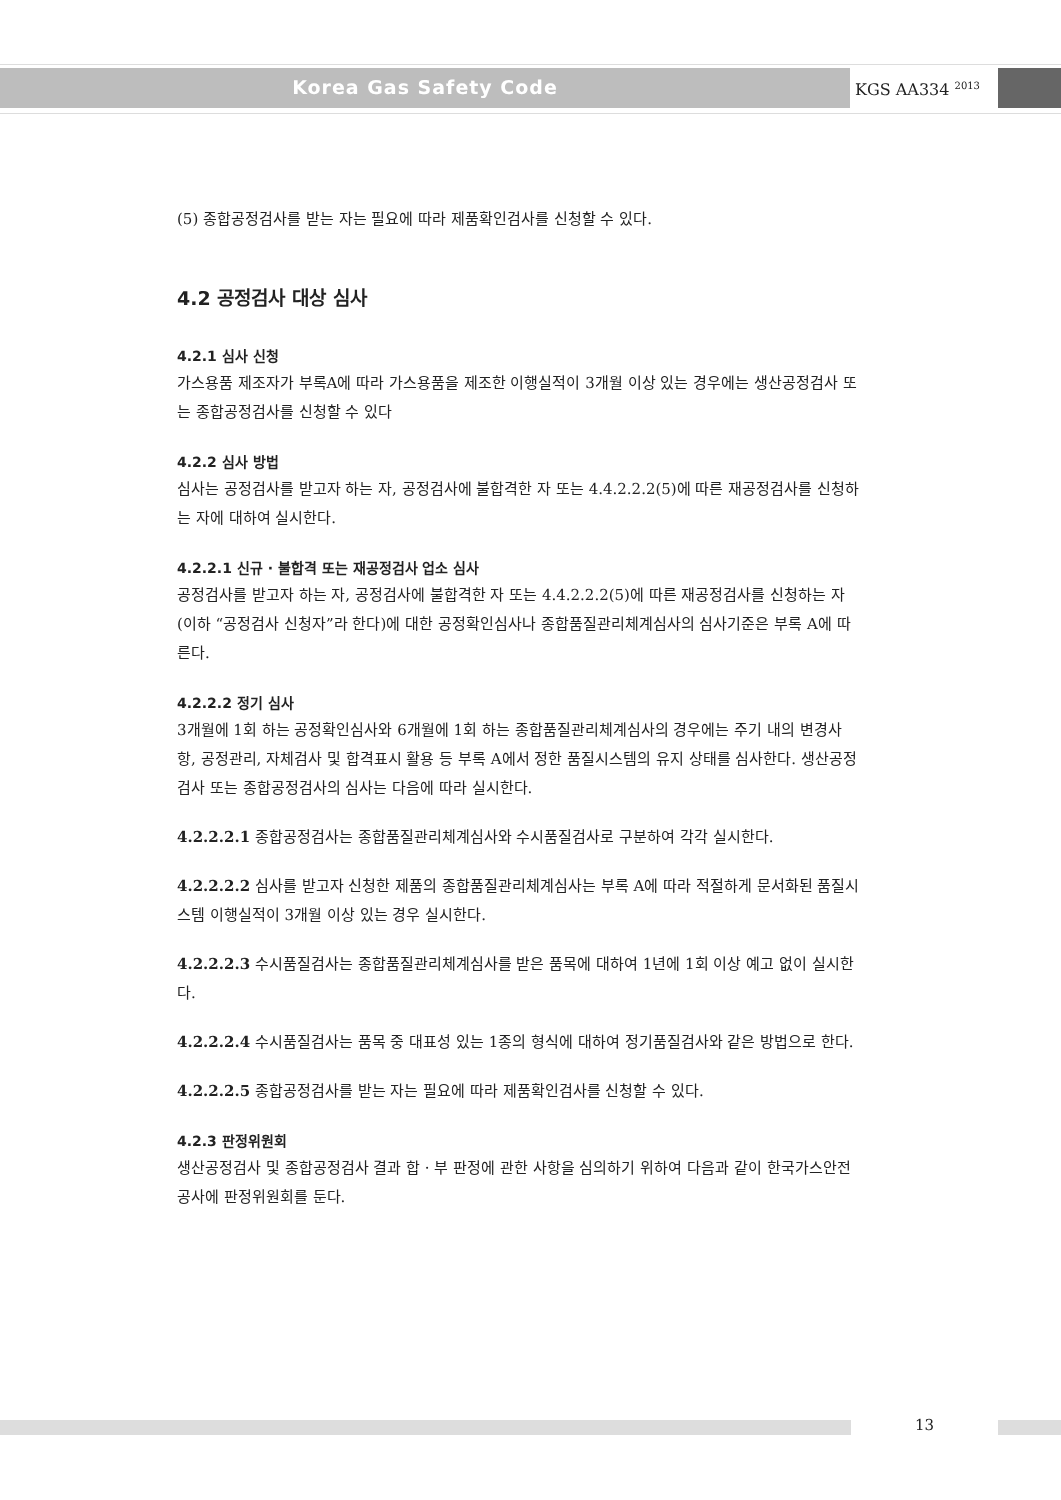Korea Gas Safety Code KGS AA334 <sup>2013</sup>
(5) 종합공정검사를 받는 자는 필요에 따라 제품확인검사를 신청할 수 있다.
4.2 공정검사 대상 심사
4.2.1 심사 신청
가스용품 제조자가 부록A에 따라 가스용품을 제조한 이행실적이 3개월 이상 있는 경우에는 생산공정검사 또는 종합공정검사를 신청할 수 있다
4.2.2 심사 방법
심사는 공정검사를 받고자 하는 자, 공정검사에 불합격한 자 또는 4.4.2.2.2(5)에 따른 재공정검사를 신청하는 자에 대하여 실시한다.
4.2.2.1 신규 · 불합격 또는 재공정검사 업소 심사
공정검사를 받고자 하는 자, 공정검사에 불합격한 자 또는 4.4.2.2.2(5)에 따른 재공정검사를 신청하는 자(이하 “공정검사 신청자”라 한다)에 대한 공정확인심사나 종합품질관리체계심사의 심사기준은 부록 A에 따른다.
4.2.2.2 정기 심사
3개월에 1회 하는 공정확인심사와 6개월에 1회 하는 종합품질관리체계심사의 경우에는 주기 내의 변경사항, 공정관리, 자체검사 및 합격표시 활용 등 부록 A에서 정한 품질시스템의 유지 상태를 심사한다. 생산공정검사 또는 종합공정검사의 심사는 다음에 따라 실시한다.
4.2.2.2.1 종합공정검사는 종합품질관리체계심사와 수시품질검사로 구분하여 각각 실시한다.
4.2.2.2.2 심사를 받고자 신청한 제품의 종합품질관리체계심사는 부록 A에 따라 적절하게 문서화된 품질시스템 이행실적이 3개월 이상 있는 경우 실시한다.
4.2.2.2.3 수시품질검사는 종합품질관리체계심사를 받은 품목에 대하여 1년에 1회 이상 예고 없이 실시한다.
4.2.2.2.4 수시품질검사는 품목 중 대표성 있는 1종의 형식에 대하여 정기품질검사와 같은 방법으로 한다.
4.2.2.2.5 종합공정검사를 받는 자는 필요에 따라 제품확인검사를 신청할 수 있다.
4.2.3 판정위원회
생산공정검사 및 종합공정검사 결과 합 · 부 판정에 관한 사항을 심의하기 위하여 다음과 같이 한국가스안전공사에 판정위원회를 둔다.
13